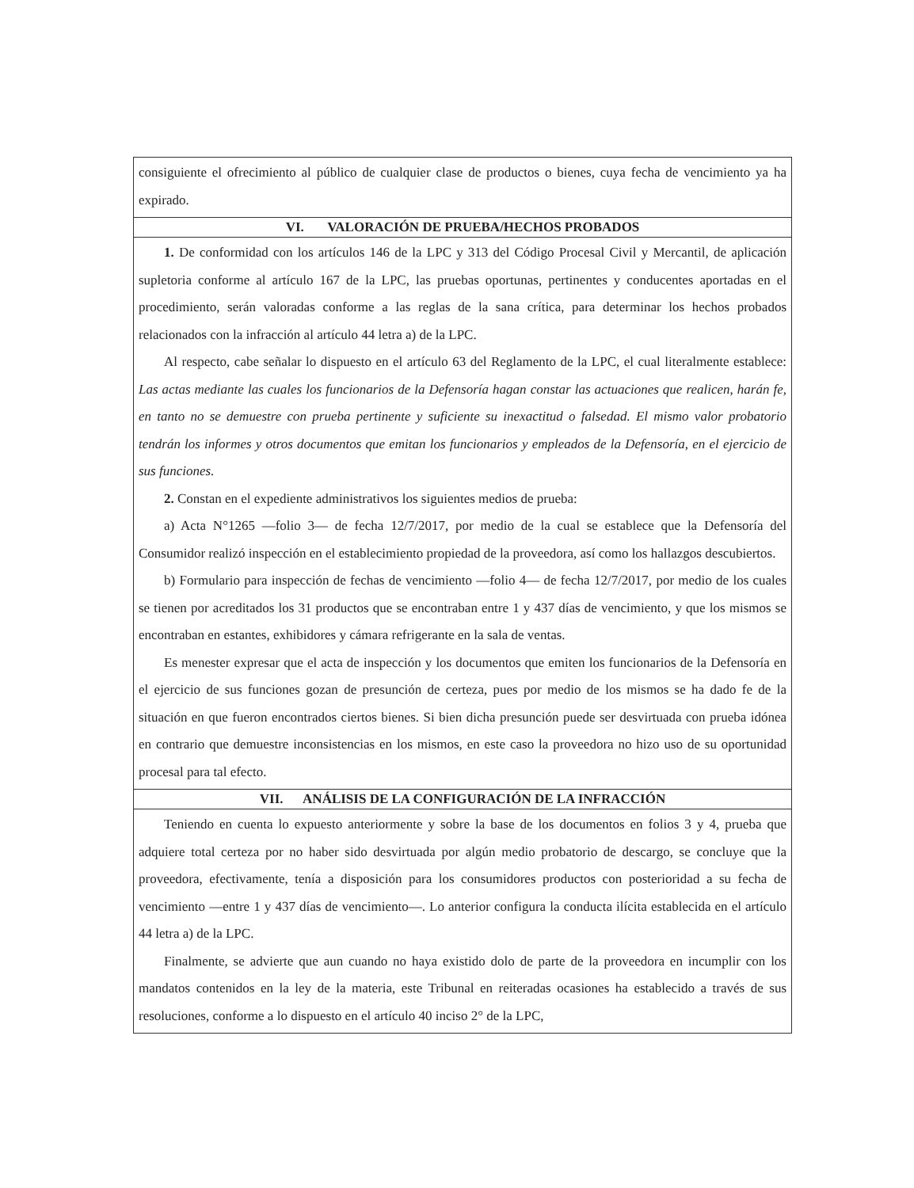consiguiente el ofrecimiento al público de cualquier clase de productos o bienes, cuya fecha de vencimiento ya ha expirado.
VI. VALORACIÓN DE PRUEBA/HECHOS PROBADOS
1. De conformidad con los artículos 146 de la LPC y 313 del Código Procesal Civil y Mercantil, de aplicación supletoria conforme al artículo 167 de la LPC, las pruebas oportunas, pertinentes y conducentes aportadas en el procedimiento, serán valoradas conforme a las reglas de la sana crítica, para determinar los hechos probados relacionados con la infracción al artículo 44 letra a) de la LPC.
Al respecto, cabe señalar lo dispuesto en el artículo 63 del Reglamento de la LPC, el cual literalmente establece: Las actas mediante las cuales los funcionarios de la Defensoría hagan constar las actuaciones que realicen, harán fe, en tanto no se demuestre con prueba pertinente y suficiente su inexactitud o falsedad. El mismo valor probatorio tendrán los informes y otros documentos que emitan los funcionarios y empleados de la Defensoría, en el ejercicio de sus funciones.
2. Constan en el expediente administrativos los siguientes medios de prueba:
a) Acta N°1265 —folio 3— de fecha 12/7/2017, por medio de la cual se establece que la Defensoría del Consumidor realizó inspección en el establecimiento propiedad de la proveedora, así como los hallazgos descubiertos.
b) Formulario para inspección de fechas de vencimiento —folio 4— de fecha 12/7/2017, por medio de los cuales se tienen por acreditados los 31 productos que se encontraban entre 1 y 437 días de vencimiento, y que los mismos se encontraban en estantes, exhibidores y cámara refrigerante en la sala de ventas.
Es menester expresar que el acta de inspección y los documentos que emiten los funcionarios de la Defensoría en el ejercicio de sus funciones gozan de presunción de certeza, pues por medio de los mismos se ha dado fe de la situación en que fueron encontrados ciertos bienes. Si bien dicha presunción puede ser desvirtuada con prueba idónea en contrario que demuestre inconsistencias en los mismos, en este caso la proveedora no hizo uso de su oportunidad procesal para tal efecto.
VII. ANÁLISIS DE LA CONFIGURACIÓN DE LA INFRACCIÓN
Teniendo en cuenta lo expuesto anteriormente y sobre la base de los documentos en folios 3 y 4, prueba que adquiere total certeza por no haber sido desvirtuada por algún medio probatorio de descargo, se concluye que la proveedora, efectivamente, tenía a disposición para los consumidores productos con posterioridad a su fecha de vencimiento —entre 1 y 437 días de vencimiento—. Lo anterior configura la conducta ilícita establecida en el artículo 44 letra a) de la LPC.
Finalmente, se advierte que aun cuando no haya existido dolo de parte de la proveedora en incumplir con los mandatos contenidos en la ley de la materia, este Tribunal en reiteradas ocasiones ha establecido a través de sus resoluciones, conforme a lo dispuesto en el artículo 40 inciso 2° de la LPC,